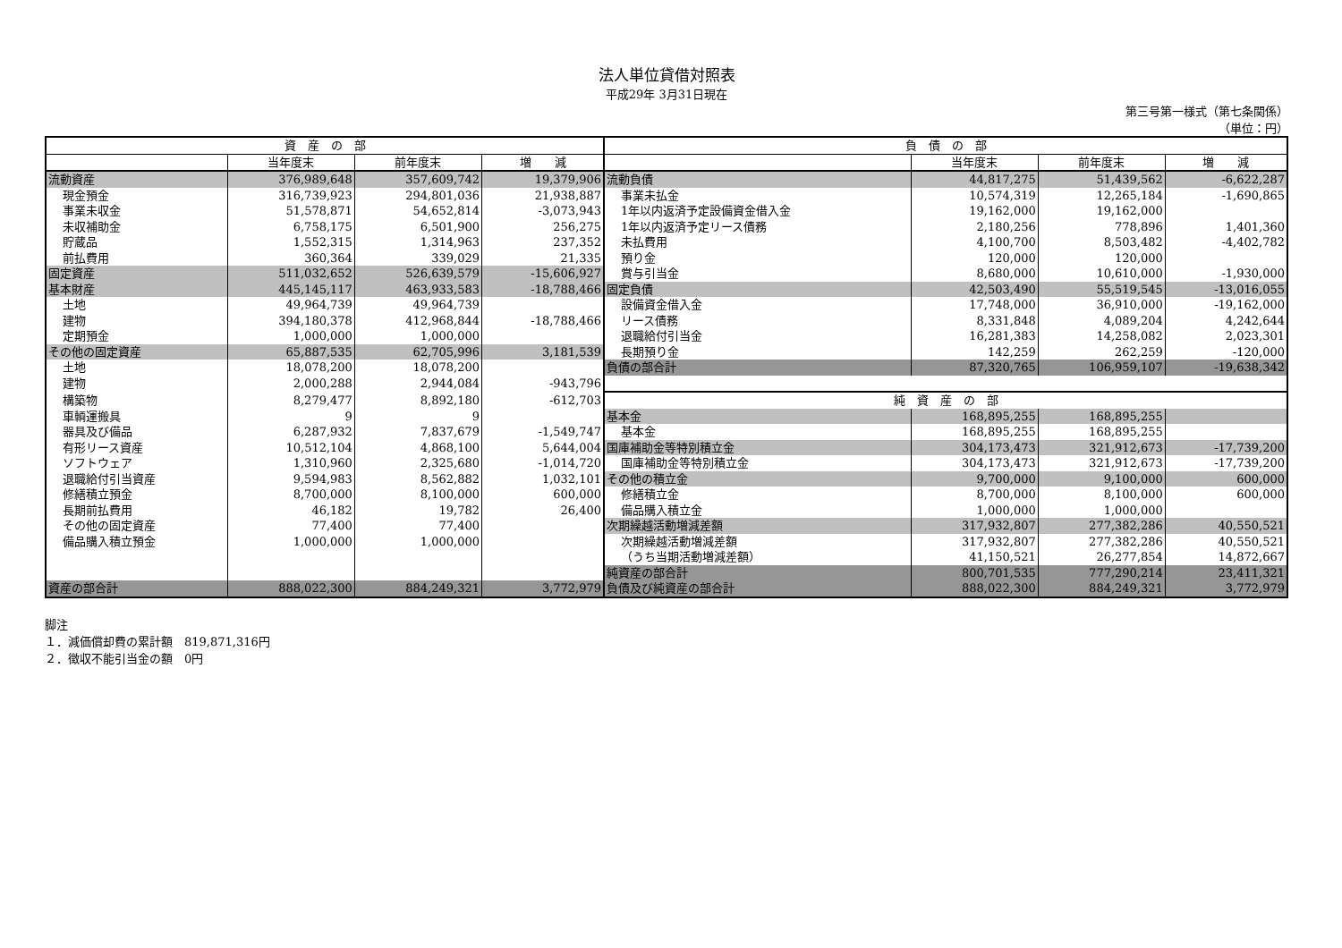法人単位貸借対照表
平成29年 3月31日現在
第三号第一様式（第七条関係）
（単位：円）
| 資 産 の 部 | | | | 負 債 の 部 | | | |
| --- | --- | --- | --- | --- | --- | --- | --- |
| | 当年度末 | 前年度末 | 増 減 | | 当年度末 | 前年度末 | 増 減 |
| 流動資産 | 376,989,648 | 357,609,742 | 19,379,906 | 流動負債 | 44,817,275 | 51,439,562 | -6,622,287 |
| 現金預金 | 316,739,923 | 294,801,036 | 21,938,887 | 事業未払金 | 10,574,319 | 12,265,184 | -1,690,865 |
| 事業未収金 | 51,578,871 | 54,652,814 | -3,073,943 | 1年以内返済予定設備資金借入金 | 19,162,000 | 19,162,000 | |
| 未収補助金 | 6,758,175 | 6,501,900 | 256,275 | 1年以内返済予定リース債務 | 2,180,256 | 778,896 | 1,401,360 |
| 貯蔵品 | 1,552,315 | 1,314,963 | 237,352 | 未払費用 | 4,100,700 | 8,503,482 | -4,402,782 |
| 前払費用 | 360,364 | 339,029 | 21,335 | 預り金 | 120,000 | 120,000 | |
| 固定資産 | 511,032,652 | 526,639,579 | -15,606,927 | 賞与引当金 | 8,680,000 | 10,610,000 | -1,930,000 |
| 基本財産 | 445,145,117 | 463,933,583 | -18,788,466 | 固定負債 | 42,503,490 | 55,519,545 | -13,016,055 |
| 土地 | 49,964,739 | 49,964,739 | | 設備資金借入金 | 17,748,000 | 36,910,000 | -19,162,000 |
| 建物 | 394,180,378 | 412,968,844 | -18,788,466 | リース債務 | 8,331,848 | 4,089,204 | 4,242,644 |
| 定期預金 | 1,000,000 | 1,000,000 | | 退職給付引当金 | 16,281,383 | 14,258,082 | 2,023,301 |
| その他の固定資産 | 65,887,535 | 62,705,996 | 3,181,539 | 長期預り金 | 142,259 | 262,259 | -120,000 |
| 土地 | 18,078,200 | 18,078,200 | | 負債の部合計 | 87,320,765 | 106,959,107 | -19,638,342 |
| 建物 | 2,000,288 | 2,944,084 | -943,796 | | | | |
| 構築物 | 8,279,477 | 8,892,180 | -612,703 | 純 資 産 の 部 | | | |
| 車輌運搬具 | 9 | 9 | | 基本金 | 168,895,255 | 168,895,255 | |
| 器具及び備品 | 6,287,932 | 7,837,679 | -1,549,747 | 基本金 | 168,895,255 | 168,895,255 | |
| 有形リース資産 | 10,512,104 | 4,868,100 | 5,644,004 | 国庫補助金等特別積立金 | 304,173,473 | 321,912,673 | -17,739,200 |
| ソフトウェア | 1,310,960 | 2,325,680 | -1,014,720 | 国庫補助金等特別積立金 | 304,173,473 | 321,912,673 | -17,739,200 |
| 退職給付引当資産 | 9,594,983 | 8,562,882 | 1,032,101 | その他の積立金 | 9,700,000 | 9,100,000 | 600,000 |
| 修繕積立預金 | 8,700,000 | 8,100,000 | 600,000 | 修繕積立金 | 8,700,000 | 8,100,000 | 600,000 |
| 長期前払費用 | 46,182 | 19,782 | 26,400 | 備品購入積立金 | 1,000,000 | 1,000,000 | |
| その他の固定資産 | 77,400 | 77,400 | | 次期繰越活動増減差額 | 317,932,807 | 277,382,286 | 40,550,521 |
| 備品購入積立預金 | 1,000,000 | 1,000,000 | | 次期繰越活動増減差額 | 317,932,807 | 277,382,286 | 40,550,521 |
| | | | | （うち当期活動増減差額） | 41,150,521 | 26,277,854 | 14,872,667 |
| | | | | 純資産の部合計 | 800,701,535 | 777,290,214 | 23,411,321 |
| 資産の部合計 | 888,022,300 | 884,249,321 | 3,772,979 | 負債及び純資産の部合計 | 888,022,300 | 884,249,321 | 3,772,979 |
脚注
１．減価償却費の累計額　819,871,316円
２．徴収不能引当金の額　0円